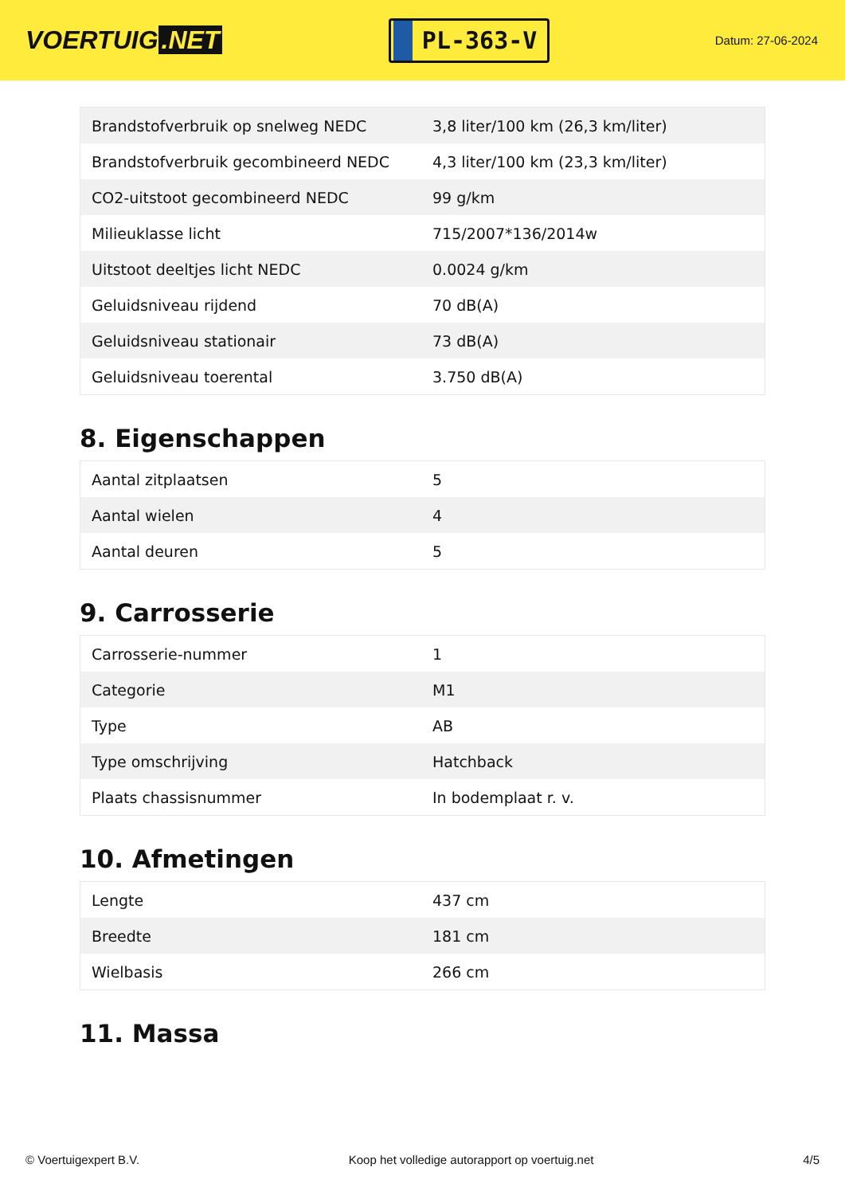VOERTUIG.NET
PL-363-V
Datum: 27-06-2024
| Brandstofverbruik op snelweg NEDC | 3,8 liter/100 km (26,3 km/liter) |
| Brandstofverbruik gecombineerd NEDC | 4,3 liter/100 km (23,3 km/liter) |
| CO2-uitstoot gecombineerd NEDC | 99 g/km |
| Milieuklasse licht | 715/2007*136/2014w |
| Uitstoot deeltjes licht NEDC | 0.0024 g/km |
| Geluidsniveau rijdend | 70 dB(A) |
| Geluidsniveau stationair | 73 dB(A) |
| Geluidsniveau toerental | 3.750 dB(A) |
8. Eigenschappen
| Aantal zitplaatsen | 5 |
| Aantal wielen | 4 |
| Aantal deuren | 5 |
9. Carrosserie
| Carrosserie-nummer | 1 |
| Categorie | M1 |
| Type | AB |
| Type omschrijving | Hatchback |
| Plaats chassisnummer | In bodemplaat r. v. |
10. Afmetingen
| Lengte | 437 cm |
| Breedte | 181 cm |
| Wielbasis | 266 cm |
11. Massa
© Voertuigexpert B.V. Koop het volledige autorapport op voertuig.net 4/5